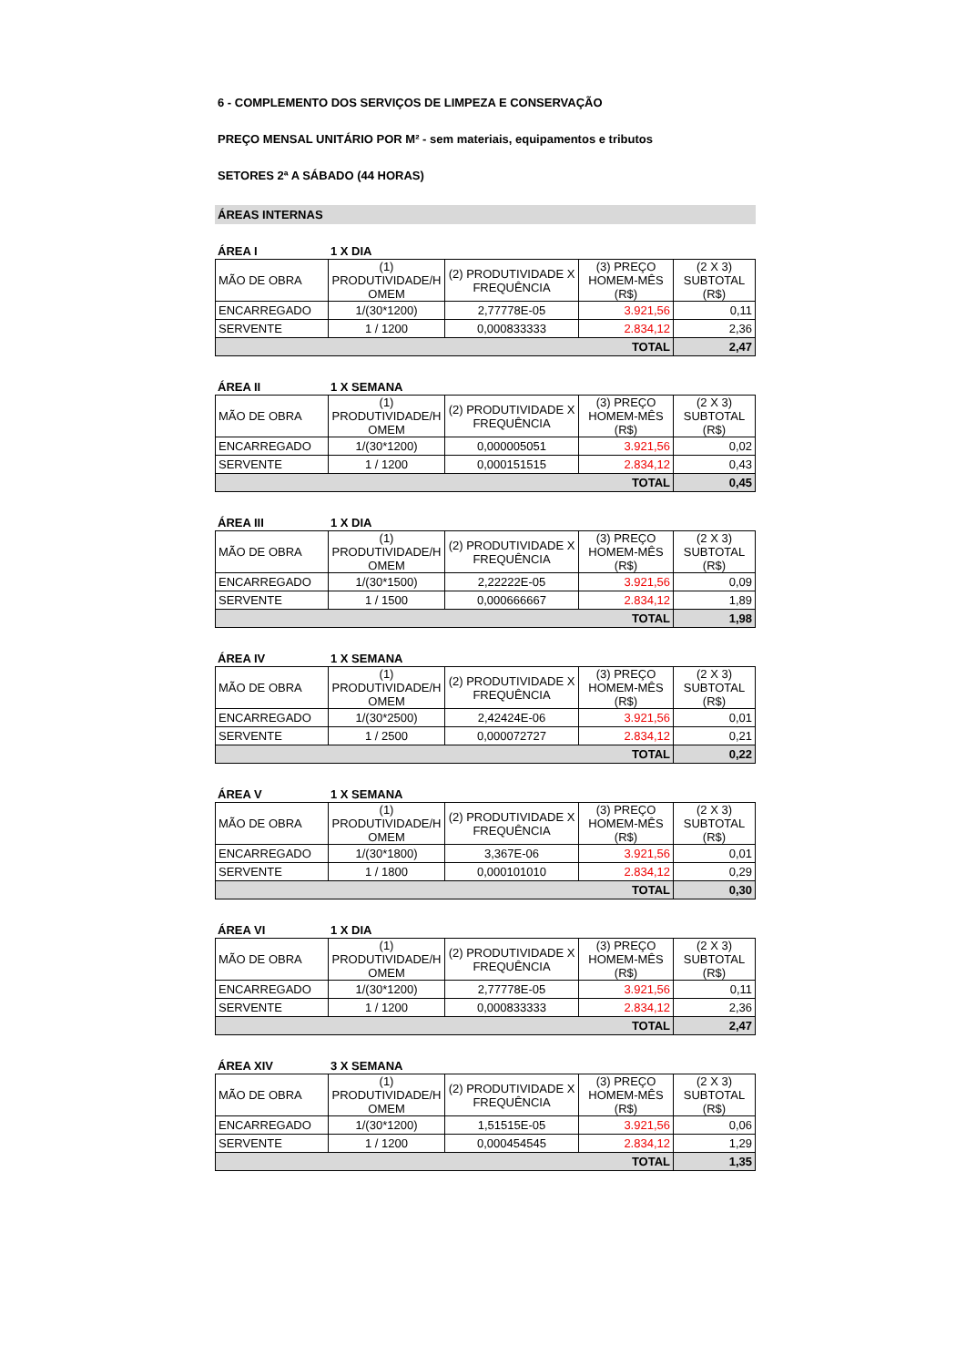6 - COMPLEMENTO DOS SERVIÇOS DE LIMPEZA E CONSERVAÇÃO
PREÇO MENSAL UNITÁRIO POR M² - sem materiais, equipamentos e tributos
SETORES 2ª A SÁBADO (44 HORAS)
ÁREAS INTERNAS
ÁREA I 1 X DIA
| MÃO DE OBRA | (1) PRODUTIVIDADE/H OMEM | (2) PRODUTIVIDADE X FREQUÊNCIA | (3) PREÇO HOMEM-MÊS (R$) | (2 X 3) SUBTOTAL (R$) |
| ENCARREGADO | 1/(30*1200) | 2,77778E-05 | 3.921,56 | 0,11 |
| SERVENTE | 1 / 1200 | 0,000833333 | 2.834,12 | 2,36 |
| TOTAL | | | | 2,47 |
ÁREA II 1 X SEMANA
| MÃO DE OBRA | (1) PRODUTIVIDADE/H OMEM | (2) PRODUTIVIDADE X FREQUÊNCIA | (3) PREÇO HOMEM-MÊS (R$) | (2 X 3) SUBTOTAL (R$) |
| ENCARREGADO | 1/(30*1200) | 0,000005051 | 3.921,56 | 0,02 |
| SERVENTE | 1 / 1200 | 0,000151515 | 2.834,12 | 0,43 |
| TOTAL | | | | 0,45 |
ÁREA III 1 X DIA
| MÃO DE OBRA | (1) PRODUTIVIDADE/H OMEM | (2) PRODUTIVIDADE X FREQUÊNCIA | (3) PREÇO HOMEM-MÊS (R$) | (2 X 3) SUBTOTAL (R$) |
| ENCARREGADO | 1/(30*1500) | 2,22222E-05 | 3.921,56 | 0,09 |
| SERVENTE | 1 / 1500 | 0,000666667 | 2.834,12 | 1,89 |
| TOTAL | | | | 1,98 |
ÁREA IV 1 X SEMANA
| MÃO DE OBRA | (1) PRODUTIVIDADE/H OMEM | (2) PRODUTIVIDADE X FREQUÊNCIA | (3) PREÇO HOMEM-MÊS (R$) | (2 X 3) SUBTOTAL (R$) |
| ENCARREGADO | 1/(30*2500) | 2,42424E-06 | 3.921,56 | 0,01 |
| SERVENTE | 1 / 2500 | 0,000072727 | 2.834,12 | 0,21 |
| TOTAL | | | | 0,22 |
ÁREA V 1 X SEMANA
| MÃO DE OBRA | (1) PRODUTIVIDADE/H OMEM | (2) PRODUTIVIDADE X FREQUÊNCIA | (3) PREÇO HOMEM-MÊS (R$) | (2 X 3) SUBTOTAL (R$) |
| ENCARREGADO | 1/(30*1800) | 3,367E-06 | 3.921,56 | 0,01 |
| SERVENTE | 1 / 1800 | 0,000101010 | 2.834,12 | 0,29 |
| TOTAL | | | | 0,30 |
ÁREA VI 1 X DIA
| MÃO DE OBRA | (1) PRODUTIVIDADE/H OMEM | (2) PRODUTIVIDADE X FREQUÊNCIA | (3) PREÇO HOMEM-MÊS (R$) | (2 X 3) SUBTOTAL (R$) |
| ENCARREGADO | 1/(30*1200) | 2,77778E-05 | 3.921,56 | 0,11 |
| SERVENTE | 1 / 1200 | 0,000833333 | 2.834,12 | 2,36 |
| TOTAL | | | | 2,47 |
ÁREA XIV 3 X SEMANA
| MÃO DE OBRA | (1) PRODUTIVIDADE/H OMEM | (2) PRODUTIVIDADE X FREQUÊNCIA | (3) PREÇO HOMEM-MÊS (R$) | (2 X 3) SUBTOTAL (R$) |
| ENCARREGADO | 1/(30*1200) | 1,51515E-05 | 3.921,56 | 0,06 |
| SERVENTE | 1 / 1200 | 0,000454545 | 2.834,12 | 1,29 |
| TOTAL | | | | 1,35 |